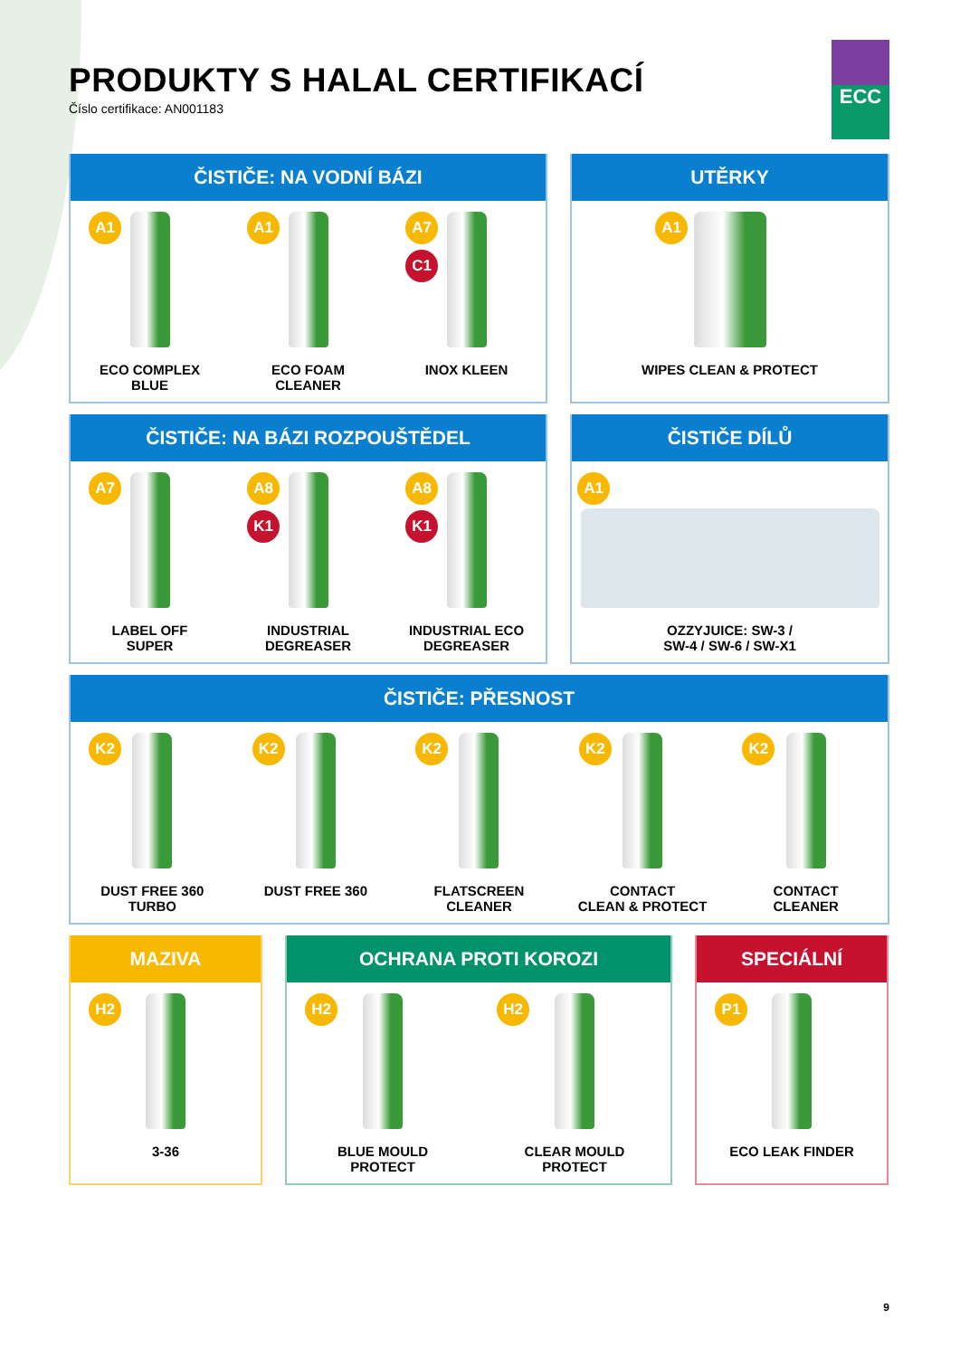ECC
PRODUKTY S HALAL CERTIFIKACÍ
Číslo certifikace: AN001183
ČISTIČE: NA VODNÍ BÁZI
A1
ECO COMPLEX
BLUE
A1
ECO FOAM
CLEANER
A7
C1
INOX KLEEN
UTĚRKY
A1
WIPES CLEAN & PROTECT
ČISTIČE: NA BÁZI ROZPOUŠTĚDEL
A7
LABEL OFF
SUPER
A8
K1
INDUSTRIAL
DEGREASER
A8
K1
INDUSTRIAL ECO
DEGREASER
ČISTIČE DÍLŮ
A1
OZZYJUICE: SW-3 /
SW-4 / SW-6 / SW-X1
ČISTIČE: PŘESNOST
K2
DUST FREE 360
TURBO
K2
DUST FREE 360
K2
FLATSCREEN
CLEANER
K2
CONTACT
CLEAN & PROTECT
K2
CONTACT
CLEANER
MAZIVA
H2
3-36
OCHRANA PROTI KOROZI
H2
BLUE MOULD
PROTECT
H2
CLEAR MOULD
PROTECT
SPECIÁLNÍ
P1
ECO LEAK FINDER
9